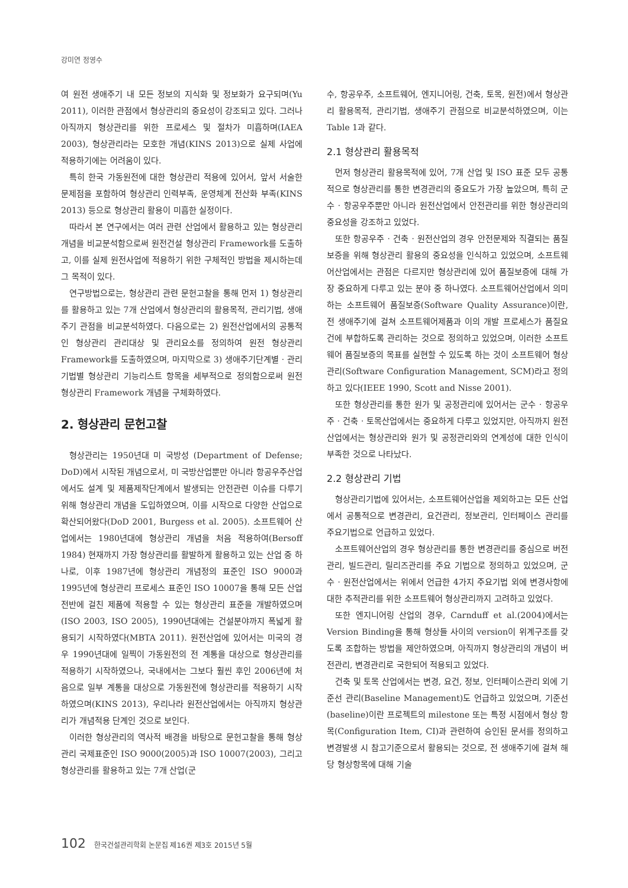강미연 정영수
여 원전 생애주기 내 모든 정보의 지식화 및 정보화가 요구되며(Yu 2011), 이러한 관점에서 형상관리의 중요성이 강조되고 있다. 그러나 아직까지 형상관리를 위한 프로세스 및 절차가 미흡하며(IAEA 2003), 형상관리라는 모호한 개념(KINS 2013)으로 실제 사업에 적용하기에는 어려움이 있다.
특히 한국 가동원전에 대한 형상관리 적용에 있어서, 앞서 서술한 문제점을 포함하여 형상관리 인력부족, 운영체계 전산화 부족(KINS 2013) 등으로 형상관리 활용이 미흡한 실정이다.
따라서 본 연구에서는 여러 관련 산업에서 활용하고 있는 형상관리 개념을 비교분석함으로써 원전건설 형상관리 Framework를 도출하고, 이를 실제 원전사업에 적용하기 위한 구체적인 방법을 제시하는데 그 목적이 있다.
연구방법으로는, 형상관리 관련 문헌고찰을 통해 먼저 1) 형상관리를 활용하고 있는 7개 산업에서 형상관리의 활용목적, 관리기법, 생애주기 관점을 비교분석하였다. 다음으로는 2) 원전산업에서의 공통적인 형상관리 관리대상 및 관리요소를 정의하여 원전 형상관리 Framework를 도출하였으며, 마지막으로 3) 생애주기단계별 · 관리기법별 형상관리 기능리스트 항목을 세부적으로 정의함으로써 원전 형상관리 Framework 개념을 구체화하였다.
2. 형상관리 문헌고찰
형상관리는 1950년대 미 국방성 (Department of Defense; DoD)에서 시작된 개념으로서, 미 국방산업뿐만 아니라 항공우주산업에서도 설계 및 제품제작단계에서 발생되는 안전관련 이슈를 다루기 위해 형상관리 개념을 도입하였으며, 이를 시작으로 다양한 산업으로 확산되어왔다(DoD 2001, Burgess et al. 2005). 소프트웨어 산업에서는 1980년대에 형상관리 개념을 처음 적용하여(Bersoff 1984) 현재까지 가장 형상관리를 활발하게 활용하고 있는 산업 중 하나로, 이후 1987년에 형상관리 개념정의 표준인 ISO 9000과 1995년에 형상관리 프로세스 표준인 ISO 10007을 통해 모든 산업 전반에 걸친 제품에 적용할 수 있는 형상관리 표준을 개발하였으며(ISO 2003, ISO 2005), 1990년대에는 건설분야까지 폭넓게 활용되기 시작하였다(MBTA 2011). 원전산업에 있어서는 미국의 경우 1990년대에 일찍이 가동원전의 전 계통을 대상으로 형상관리를 적용하기 시작하였으나, 국내에서는 그보다 훨씬 후인 2006년에 처음으로 일부 계통을 대상으로 가동원전에 형상관리를 적용하기 시작하였으며(KINS 2013), 우리나라 원전산업에서는 아직까지 형상관리가 개념적용 단계인 것으로 보인다.
이러한 형상관리의 역사적 배경을 바탕으로 문헌고찰을 통해 형상관리 국제표준인 ISO 9000(2005)과 ISO 10007(2003), 그리고 형상관리를 활용하고 있는 7개 산업(군
수, 항공우주, 소프트웨어, 엔지니어링, 건축, 토목, 원전)에서 형상관리 활용목적, 관리기법, 생애주기 관점으로 비교분석하였으며, 이는 Table 1과 같다.
2.1 형상관리 활용목적
먼저 형상관리 활용목적에 있어, 7개 산업 및 ISO 표준 모두 공통적으로 형상관리를 통한 변경관리의 중요도가 가장 높았으며, 특히 군수 · 항공우주뿐만 아니라 원전산업에서 안전관리를 위한 형상관리의 중요성을 강조하고 있었다.
또한 항공우주 · 건축 · 원전산업의 경우 안전문제와 직결되는 품질보증을 위해 형상관리 활용의 중요성을 인식하고 있었으며, 소프트웨어산업에서는 관점은 다르지만 형상관리에 있어 품질보증에 대해 가장 중요하게 다루고 있는 분야 중 하나였다. 소프트웨어산업에서 의미하는 소프트웨어 품질보증(Software Quality Assurance)이란, 전 생애주기에 걸쳐 소프트웨어제품과 이의 개발 프로세스가 품질요건에 부합하도록 관리하는 것으로 정의하고 있었으며, 이러한 소프트웨어 품질보증의 목표를 실현할 수 있도록 하는 것이 소프트웨어 형상관리(Software Configuration Management, SCM)라고 정의하고 있다(IEEE 1990, Scott and Nisse 2001).
또한 형상관리를 통한 원가 및 공정관리에 있어서는 군수 · 항공우주 · 건축 · 토목산업에서는 중요하게 다루고 있었지만, 아직까지 원전산업에서는 형상관리와 원가 및 공정관리와의 연계성에 대한 인식이 부족한 것으로 나타났다.
2.2 형상관리 기법
형상관리기법에 있어서는, 소프트웨어산업을 제외하고는 모든 산업에서 공통적으로 변경관리, 요건관리, 정보관리, 인터페이스 관리를 주요기법으로 언급하고 있었다.
소프트웨어산업의 경우 형상관리를 통한 변경관리를 중심으로 버전관리, 빌드관리, 릴리즈관리를 주요 기법으로 정의하고 있었으며, 군수 · 원전산업에서는 위에서 언급한 4가지 주요기법 외에 변경사항에 대한 추적관리를 위한 소프트웨어 형상관리까지 고려하고 있었다.
또한 엔지니어링 산업의 경우, Carnduff et al.(2004)에서는 Version Binding을 통해 형상들 사이의 version이 위계구조를 갖도록 조합하는 방법을 제안하였으며, 아직까지 형상관리의 개념이 버전관리, 변경관리로 국한되어 적용되고 있었다.
건축 및 토목 산업에서는 변경, 요건, 정보, 인터페이스관리 외에 기준선 관리(Baseline Management)도 언급하고 있었으며, 기준선(baseline)이란 프로젝트의 milestone 또는 특정 시점에서 형상 항목(Configuration Item, CI)과 관련하여 승인된 문서를 정의하고 변경발생 시 참고기준으로서 활용되는 것으로, 전 생애주기에 걸쳐 해당 형상항목에 대해 기술
102 한국건설관리학회 논문집 제16권 제3호 2015년 5월